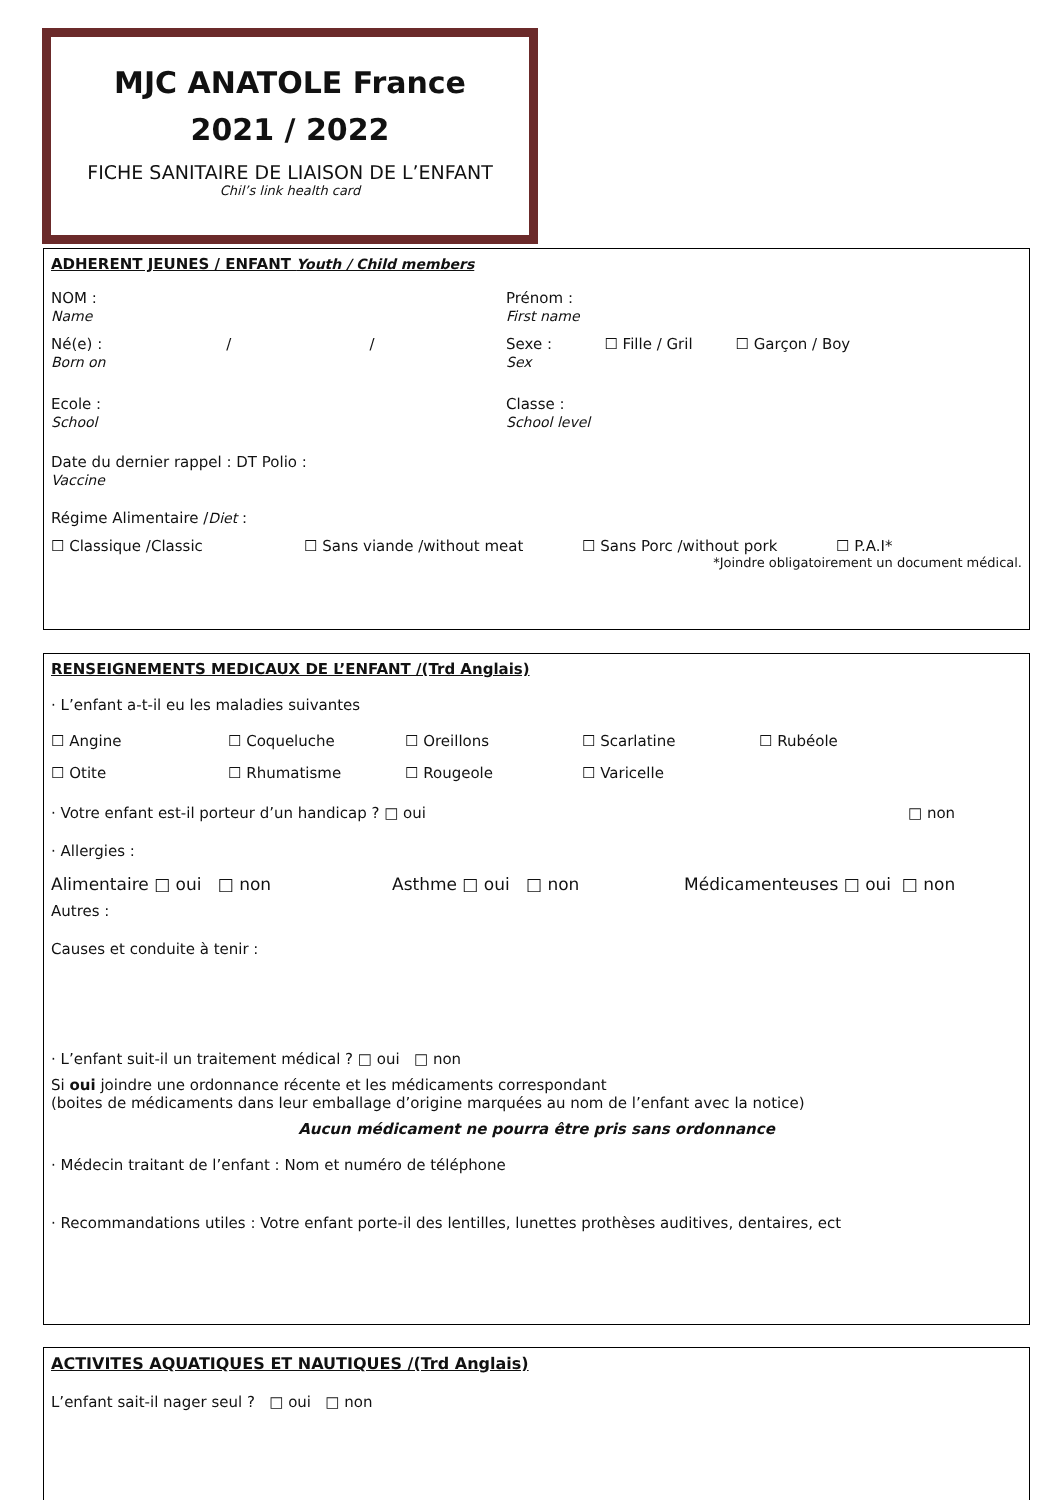MJC ANATOLE France
2021 / 2022
FICHE SANITAIRE DE LIAISON DE L’ENFANT
Chil’s link health card
ADHERENT JEUNES / ENFANT Youth / Child members
NOM :
Name
Prénom :
First name
Né(e) : / /
Born on
Sexe : ☐ Fille / Gril ☐ Garçon / Boy
Sex
Ecole :
School
Classe :
School level
Date du dernier rappel : DT Polio :
Vaccine
Régime Alimentaire /Diet :
☐ Classique /Classic ☐ Sans viande /without meat ☐ Sans Porc /without pork ☐ P.A.I*
*Joindre obligatoirement un document médical.
RENSEIGNEMENTS MEDICAUX DE L’ENFANT /(Trd Anglais)
· L’enfant a-t-il eu les maladies suivantes
☐ Angine ☐ Coqueluche ☐ Oreillons ☐ Scarlatine ☐ Rubéole
☐ Otite ☐ Rhumatisme ☐ Rougeole ☐ Varicelle
· Votre enfant est-il porteur d’un handicap ? □ oui □ non
· Allergies :
Alimentaire □ oui □ non Asthme □ oui □ non Médicamenteuses □ oui □ non
Autres :
Causes et conduite à tenir :
· L’enfant suit-il un traitement médical ? □ oui □ non
Si oui joindre une ordonnance récente et les médicaments correspondant
(boites de médicaments dans leur emballage d’origine marquées au nom de l’enfant avec la notice)
Aucun médicament ne pourra être pris sans ordonnance
· Médecin traitant de l’enfant : Nom et numéro de téléphone
· Recommandations utiles : Votre enfant porte-il des lentilles, lunettes prothèses auditives, dentaires, ect
ACTIVITES AQUATIQUES ET NAUTIQUES /(Trd Anglais)
L’enfant sait-il nager seul ? □ oui □ non